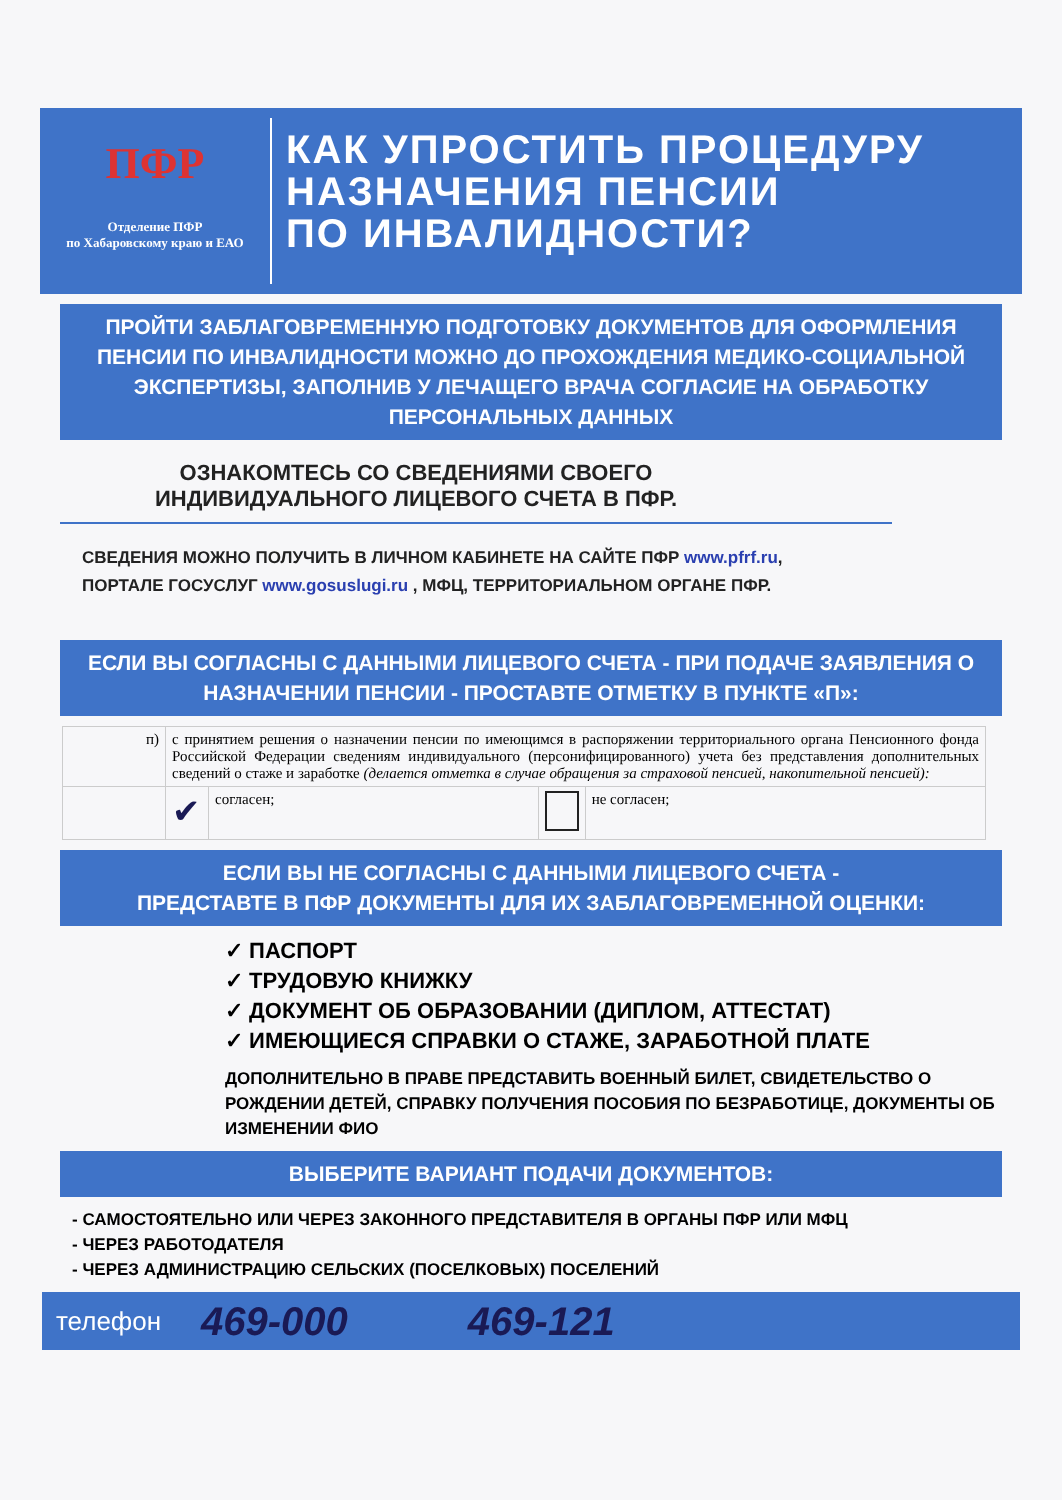ПФР
Отделение ПФР
по Хабаровскому краю и ЕАО
КАК УПРОСТИТЬ ПРОЦЕДУРУ
НАЗНАЧЕНИЯ ПЕНСИИ
ПО ИНВАЛИДНОСТИ?
ПРОЙТИ ЗАБЛАГОВРЕМЕННУЮ ПОДГОТОВКУ ДОКУМЕНТОВ ДЛЯ ОФОРМЛЕНИЯ ПЕНСИИ ПО ИНВАЛИДНОСТИ МОЖНО ДО ПРОХОЖДЕНИЯ МЕДИКО-СОЦИАЛЬНОЙ ЭКСПЕРТИЗЫ, ЗАПОЛНИВ У ЛЕЧАЩЕГО ВРАЧА СОГЛАСИЕ НА ОБРАБОТКУ ПЕРСОНАЛЬНЫХ ДАННЫХ
ОЗНАКОМТЕСЬ СО СВЕДЕНИЯМИ СВОЕГО ИНДИВИДУАЛЬНОГО ЛИЦЕВОГО СЧЕТА В ПФР.
СВЕДЕНИЯ МОЖНО ПОЛУЧИТЬ В ЛИЧНОМ КАБИНЕТЕ НА САЙТЕ ПФР www.pfrf.ru, ПОРТАЛЕ ГОСУСЛУГ www.gosuslugi.ru , МФЦ, ТЕРРИТОРИАЛЬНОМ ОРГАНЕ ПФР.
ЕСЛИ ВЫ СОГЛАСНЫ С ДАННЫМИ ЛИЦЕВОГО СЧЕТА - ПРИ ПОДАЧЕ ЗАЯВЛЕНИЯ О НАЗНАЧЕНИИ ПЕНСИИ - ПРОСТАВТЕ ОТМЕТКУ В ПУНКТЕ «П»:
| п) | с принятием решения о назначении пенсии по имеющимся в распоряжении территориального органа Пенсионного фонда Российской Федерации сведениям индивидуального (персонифицированного) учета без представления дополнительных сведений о стаже и заработке (делается отметка в случае обращения за страховой пенсией, накопительной пенсией): | | | |
| | ✔ | согласен; | | не согласен; |
ЕСЛИ ВЫ НЕ СОГЛАСНЫ С ДАННЫМИ ЛИЦЕВОГО СЧЕТА -
ПРЕДСТАВТЕ В ПФР ДОКУМЕНТЫ ДЛЯ ИХ ЗАБЛАГОВРЕМЕННОЙ ОЦЕНКИ:
✓ ПАСПОРТ
✓ ТРУДОВУЮ КНИЖКУ
✓ ДОКУМЕНТ ОБ ОБРАЗОВАНИИ (ДИПЛОМ, АТТЕСТАТ)
✓ ИМЕЮЩИЕСЯ СПРАВКИ О СТАЖЕ, ЗАРАБОТНОЙ ПЛАТЕ
ДОПОЛНИТЕЛЬНО В ПРАВЕ ПРЕДСТАВИТЬ ВОЕННЫЙ БИЛЕТ, СВИДЕТЕЛЬСТВО О РОЖДЕНИИ ДЕТЕЙ, СПРАВКУ ПОЛУЧЕНИЯ ПОСОБИЯ ПО БЕЗРАБОТИЦЕ, ДОКУМЕНТЫ ОБ ИЗМЕНЕНИИ ФИО
ВЫБЕРИТЕ ВАРИАНТ ПОДАЧИ ДОКУМЕНТОВ:
- САМОСТОЯТЕЛЬНО ИЛИ ЧЕРЕЗ ЗАКОННОГО ПРЕДСТАВИТЕЛЯ В ОРГАНЫ ПФР ИЛИ МФЦ
- ЧЕРЕЗ РАБОТОДАТЕЛЯ
- ЧЕРЕЗ АДМИНИСТРАЦИЮ СЕЛЬСКИХ (ПОСЕЛКОВЫХ) ПОСЕЛЕНИЙ
телефон 469-000 469-121